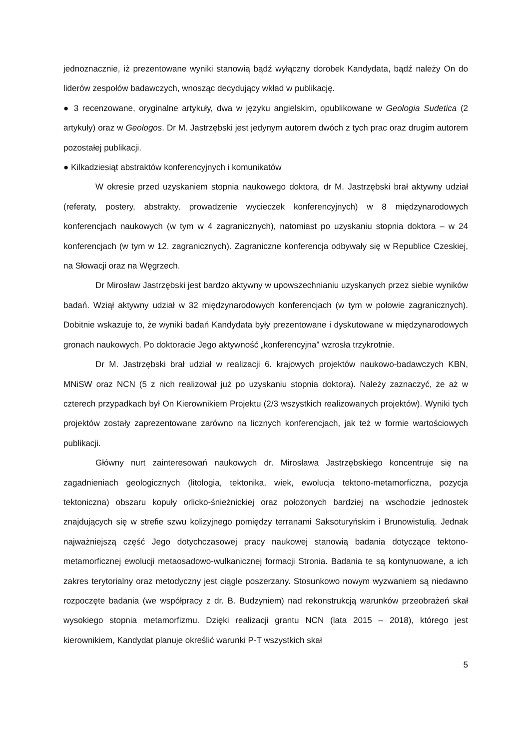jednoznacznie, iż prezentowane wyniki stanowią bądź wyłączny dorobek Kandydata, bądź należy On do liderów zespołów badawczych, wnosząc decydujący wkład w publikację.
● 3 recenzowane, oryginalne artykuły, dwa w języku angielskim, opublikowane w Geologia Sudetica (2 artykuły) oraz w Geologos. Dr M. Jastrzębski jest jedynym autorem dwóch z tych prac oraz drugim autorem pozostałej publikacji.
● Kilkadziesiąt abstraktów konferencyjnych i komunikatów
W okresie przed uzyskaniem stopnia naukowego doktora, dr M. Jastrzębski brał aktywny udział (referaty, postery, abstrakty, prowadzenie wycieczek konferencyjnych) w 8 międzynarodowych konferencjach naukowych (w tym w 4 zagranicznych), natomiast po uzyskaniu stopnia doktora – w 24 konferencjach (w tym w 12. zagranicznych). Zagraniczne konferencja odbywały się w Republice Czeskiej, na Słowacji oraz na Węgrzech.
Dr Mirosław Jastrzębski jest bardzo aktywny w upowszechnianiu uzyskanych przez siebie wyników badań. Wziął aktywny udział w 32 międzynarodowych konferencjach (w tym w połowie zagranicznych). Dobitnie wskazuje to, że wyniki badań Kandydata były prezentowane i dyskutowane w międzynarodowych gronach naukowych. Po doktoracie Jego aktywność „konferencyjna” wzrosła trzykrotnie.
Dr M. Jastrzębski brał udział w realizacji 6. krajowych projektów naukowo-badawczych KBN, MNiSW oraz NCN (5 z nich realizował już po uzyskaniu stopnia doktora). Należy zaznaczyć, że aż w czterech przypadkach był On Kierownikiem Projektu (2/3 wszystkich realizowanych projektów). Wyniki tych projektów zostały zaprezentowane zarówno na licznych konferencjach, jak też w formie wartościowych publikacji.
Główny nurt zainteresowań naukowych dr. Mirosława Jastrzębskiego koncentruje się na zagadnieniach geologicznych (litologia, tektonika, wiek, ewolucja tektono-metamorficzna, pozycja tektoniczna) obszaru kopuły orlicko-śnieżnickiej oraz położonych bardziej na wschodzie jednostek znajdujących się w strefie szwu kolizyjnego pomiędzy terranami Saksoturyńskim i Brunowistulią. Jednak najważniejszą część Jego dotychczasowej pracy naukowej stanowią badania dotyczące tektono-metamorficznej ewolucji metaosadowo-wulkanicznej formacji Stronia. Badania te są kontynuowane, a ich zakres terytorialny oraz metodyczny jest ciągle poszerzany. Stosunkowo nowym wyzwaniem są niedawno rozpoczęte badania (we współpracy z dr. B. Budzyniem) nad rekonstrukcją warunków przeobrażeń skał wysokiego stopnia metamorfizmu. Dzięki realizacji grantu NCN (lata 2015 – 2018), którego jest kierownikiem, Kandydat planuje określić warunki P-T wszystkich skał
5